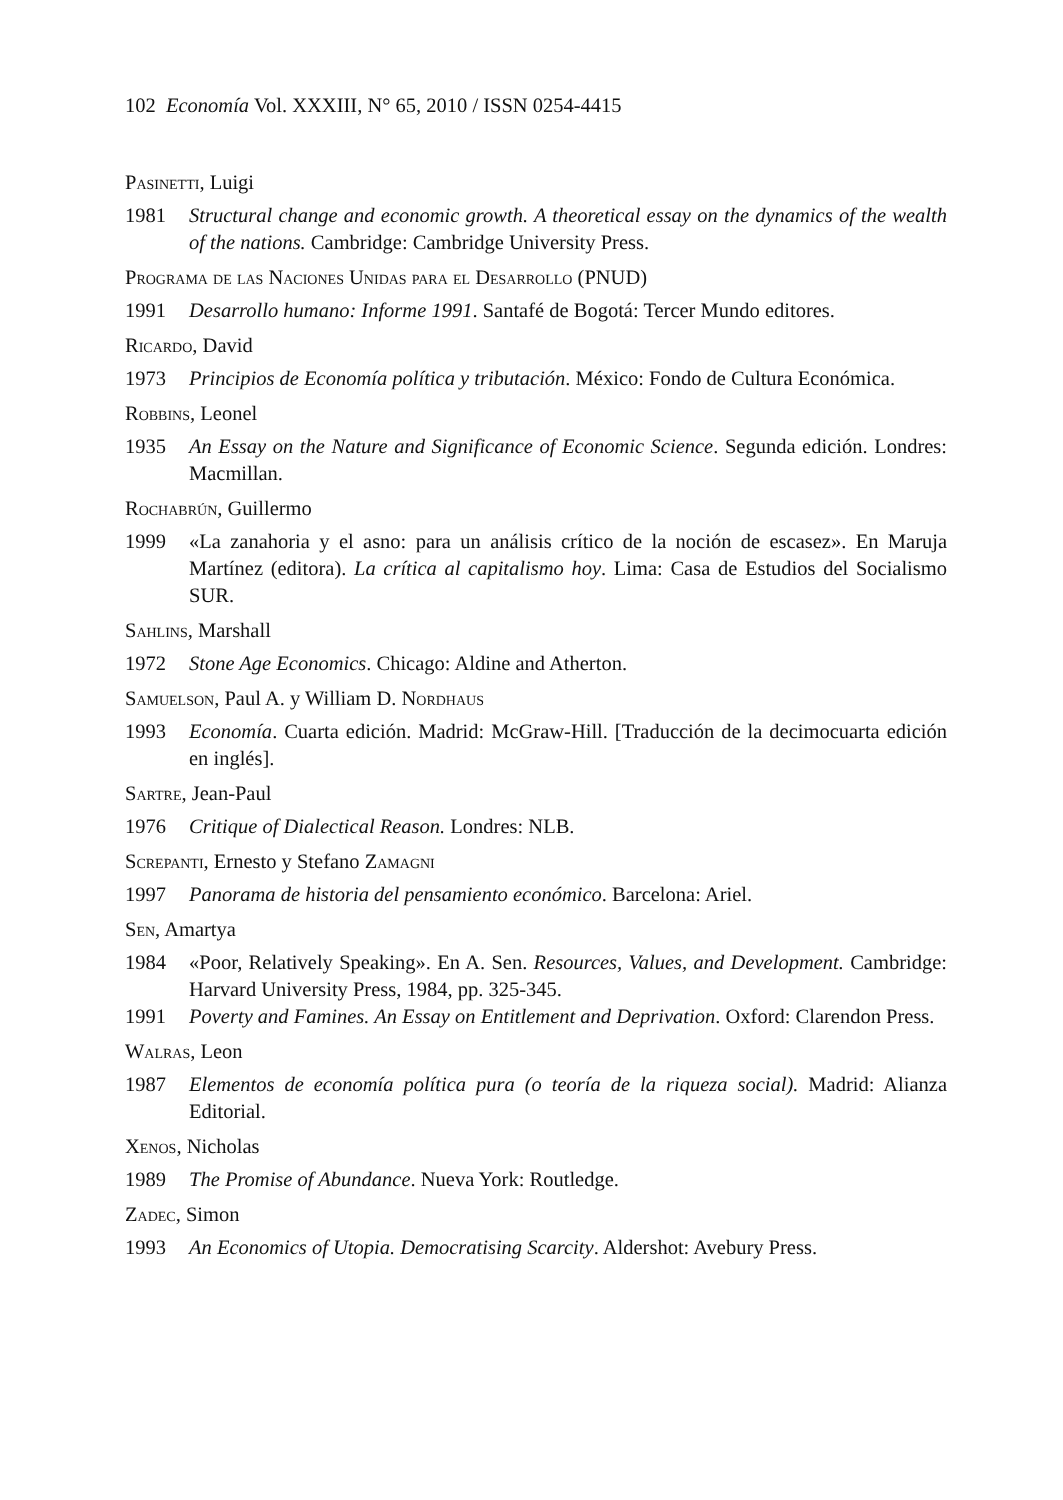102 Economía Vol. XXXIII, N° 65, 2010 / ISSN 0254-4415
Pasinetti, Luigi
1981 Structural change and economic growth. A theoretical essay on the dynamics of the wealth of the nations. Cambridge: Cambridge University Press.
Programa de las Naciones Unidas para el Desarrollo (PNUD)
1991 Desarrollo humano: Informe 1991. Santafé de Bogotá: Tercer Mundo editores.
Ricardo, David
1973 Principios de Economía política y tributación. México: Fondo de Cultura Económica.
Robbins, Leonel
1935 An Essay on the Nature and Significance of Economic Science. Segunda edición. Londres: Macmillan.
Rochabrún, Guillermo
1999 «La zanahoria y el asno: para un análisis crítico de la noción de escasez». En Maruja Martínez (editora). La crítica al capitalismo hoy. Lima: Casa de Estudios del Socialismo SUR.
Sahlins, Marshall
1972 Stone Age Economics. Chicago: Aldine and Atherton.
Samuelson, Paul A. y William D. Nordhaus
1993 Economía. Cuarta edición. Madrid: McGraw-Hill. [Traducción de la decimocuarta edición en inglés].
Sartre, Jean-Paul
1976 Critique of Dialectical Reason. Londres: NLB.
Screpanti, Ernesto y Stefano Zamagni
1997 Panorama de historia del pensamiento económico. Barcelona: Ariel.
Sen, Amartya
1984 «Poor, Relatively Speaking». En A. Sen. Resources, Values, and Development. Cambridge: Harvard University Press, 1984, pp. 325-345.
1991 Poverty and Famines. An Essay on Entitlement and Deprivation. Oxford: Clarendon Press.
Walras, Leon
1987 Elementos de economía política pura (o teoría de la riqueza social). Madrid: Alianza Editorial.
Xenos, Nicholas
1989 The Promise of Abundance. Nueva York: Routledge.
Zadec, Simon
1993 An Economics of Utopia. Democratising Scarcity. Aldershot: Avebury Press.